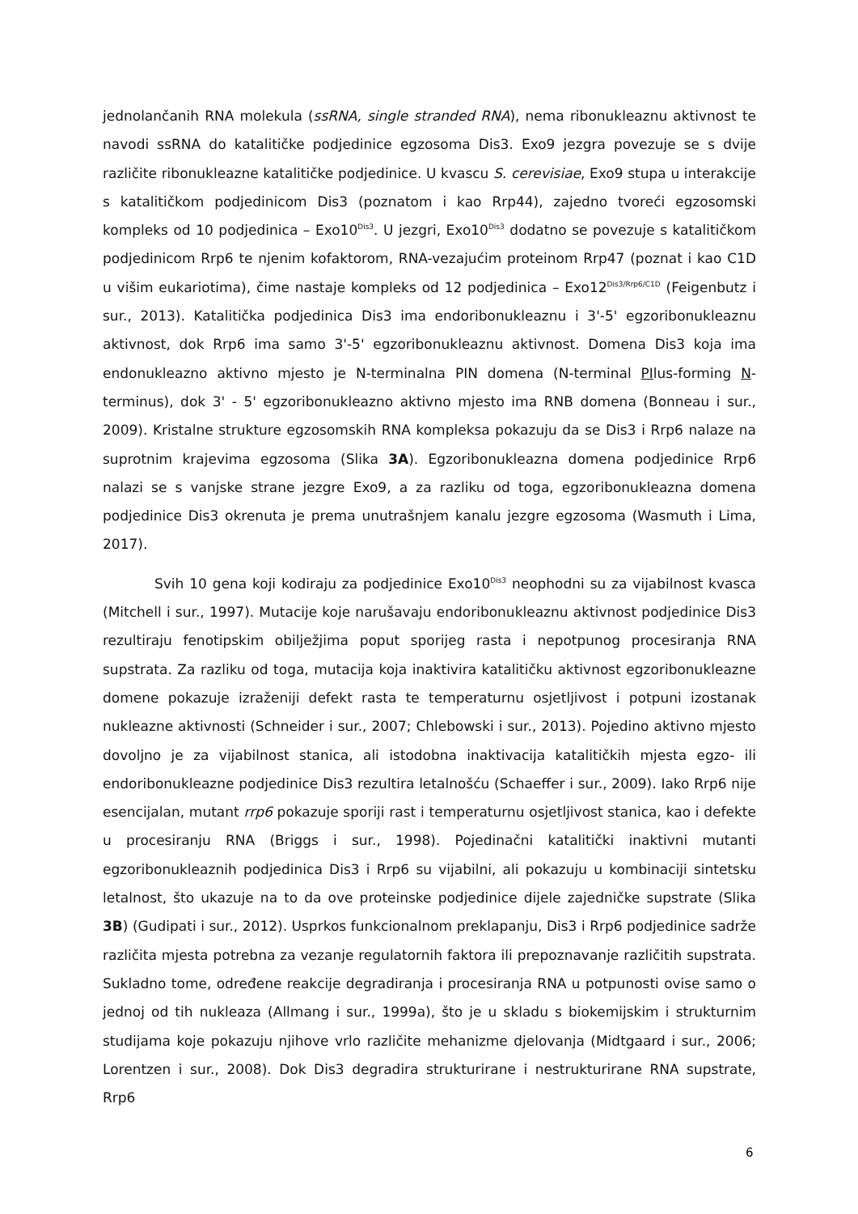jednolančanih RNA molekula (ssRNA, single stranded RNA), nema ribonukleaznu aktivnost te navodi ssRNA do katalitičke podjedinice egzosoma Dis3. Exo9 jezgra povezuje se s dvije različite ribonukleazne katalitičke podjedinice. U kvascu S. cerevisiae, Exo9 stupa u interakcije s katalitičkom podjedinicom Dis3 (poznatom i kao Rrp44), zajedno tvoreći egzosomski kompleks od 10 podjedinica – Exo10<sup>Dis3</sup>. U jezgri, Exo10<sup>Dis3</sup> dodatno se povezuje s katalitičkom podjedinicom Rrp6 te njenim kofaktorom, RNA-vezajućim proteinom Rrp47 (poznat i kao C1D u višim eukariotima), čime nastaje kompleks od 12 podjedinica – Exo12<sup>Dis3/Rrp6/C1D</sup> (Feigenbutz i sur., 2013). Katalitička podjedinica Dis3 ima endoribonukleaznu i 3'-5' egzoribonukleaznu aktivnost, dok Rrp6 ima samo 3'-5' egzoribonukleaznu aktivnost. Domena Dis3 koja ima endonukleazno aktivno mjesto je N-terminalna PIN domena (N-terminal PIlus-forming N-terminus), dok 3' - 5' egzoribonukleazno aktivno mjesto ima RNB domena (Bonneau i sur., 2009). Kristalne strukture egzosomskih RNA kompleksa pokazuju da se Dis3 i Rrp6 nalaze na suprotnim krajevima egzosoma (Slika 3A). Egzoribonukleazna domena podjedinice Rrp6 nalazi se s vanjske strane jezgre Exo9, a za razliku od toga, egzoribonukleazna domena podjedinice Dis3 okrenuta je prema unutrašnjem kanalu jezgre egzosoma (Wasmuth i Lima, 2017).
Svih 10 gena koji kodiraju za podjedinice Exo10<sup>Dis3</sup> neophodni su za vijabilnost kvasca (Mitchell i sur., 1997). Mutacije koje narušavaju endoribonukleaznu aktivnost podjedinice Dis3 rezultiraju fenotipskim obilježjima poput sporijeg rasta i nepotpunog procesiranja RNA supstrata. Za razliku od toga, mutacija koja inaktivira katalitičku aktivnost egzoribonukleazne domene pokazuje izraženiji defekt rasta te temperaturnu osjetljivost i potpuni izostanak nukleazne aktivnosti (Schneider i sur., 2007; Chlebowski i sur., 2013). Pojedino aktivno mjesto dovoljno je za vijabilnost stanica, ali istodobna inaktivacija katalitičkih mjesta egzo- ili endoribonukleazne podjedinice Dis3 rezultira letalnošću (Schaeffer i sur., 2009). Iako Rrp6 nije esencijalan, mutant rrp6 pokazuje sporiji rast i temperaturnu osjetljivost stanica, kao i defekte u procesiranju RNA (Briggs i sur., 1998). Pojedinačni katalitički inaktivni mutanti egzoribonukleaznih podjedinica Dis3 i Rrp6 su vijabilni, ali pokazuju u kombinaciji sintetsku letalnost, što ukazuje na to da ove proteinske podjedinice dijele zajedničke supstrate (Slika 3B) (Gudipati i sur., 2012). Usprkos funkcionalnom preklapanju, Dis3 i Rrp6 podjedinice sadrže različita mjesta potrebna za vezanje regulatornih faktora ili prepoznavanje različitih supstrata. Sukladno tome, određene reakcije degradiranja i procesiranja RNA u potpunosti ovise samo o jednoj od tih nukleaza (Allmang i sur., 1999a), što je u skladu s biokemijskim i strukturnim studijama koje pokazuju njihove vrlo različite mehanizme djelovanja (Midtgaard i sur., 2006; Lorentzen i sur., 2008). Dok Dis3 degradira strukturirane i nestrukturirane RNA supstrate, Rrp6
6